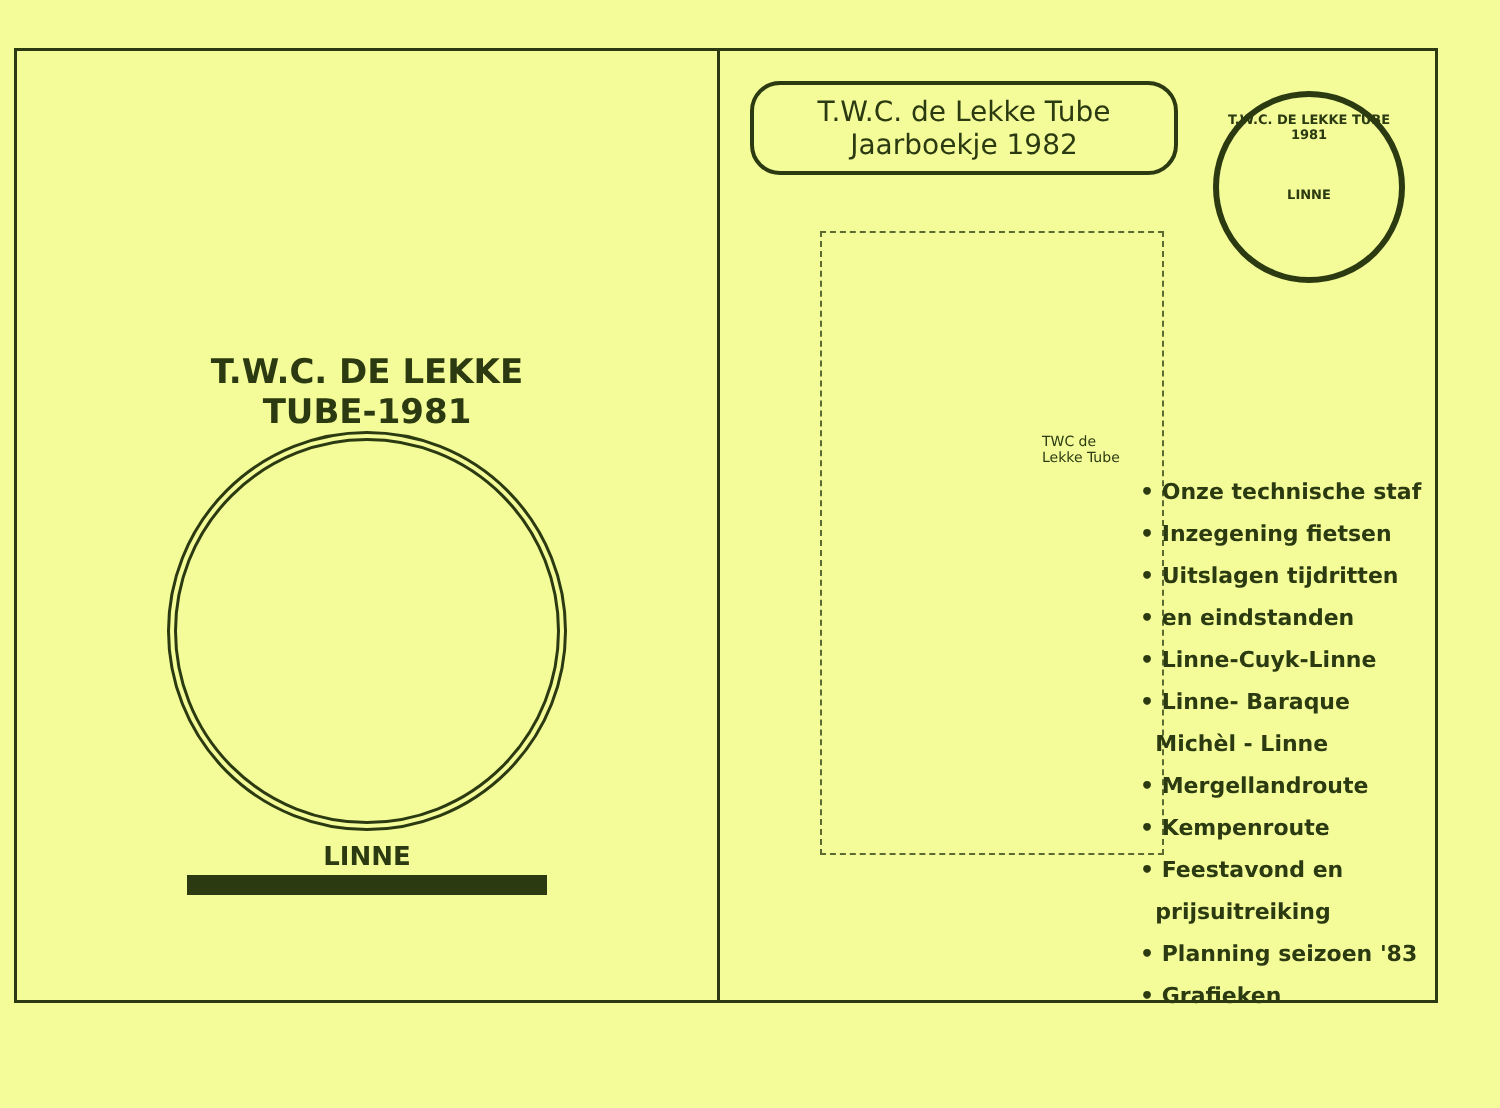T.W.C. DE LEKKE TUBE-1981
LINNE
T.W.C. de Lekke Tube
Jaarboekje 1982
T.W.C. DE LEKKE TUBE 1981
LINNE
TWC de
Lekke Tube
• Onze technische staf
• Inzegening fietsen
• Uitslagen tijdritten
• en eindstanden
• Linne-Cuyk-Linne
• Linne- Baraque
Michèl - Linne
• Mergellandroute
• Kempenroute
• Feestavond en
prijsuitreiking
• Planning seizoen '83
• Grafieken